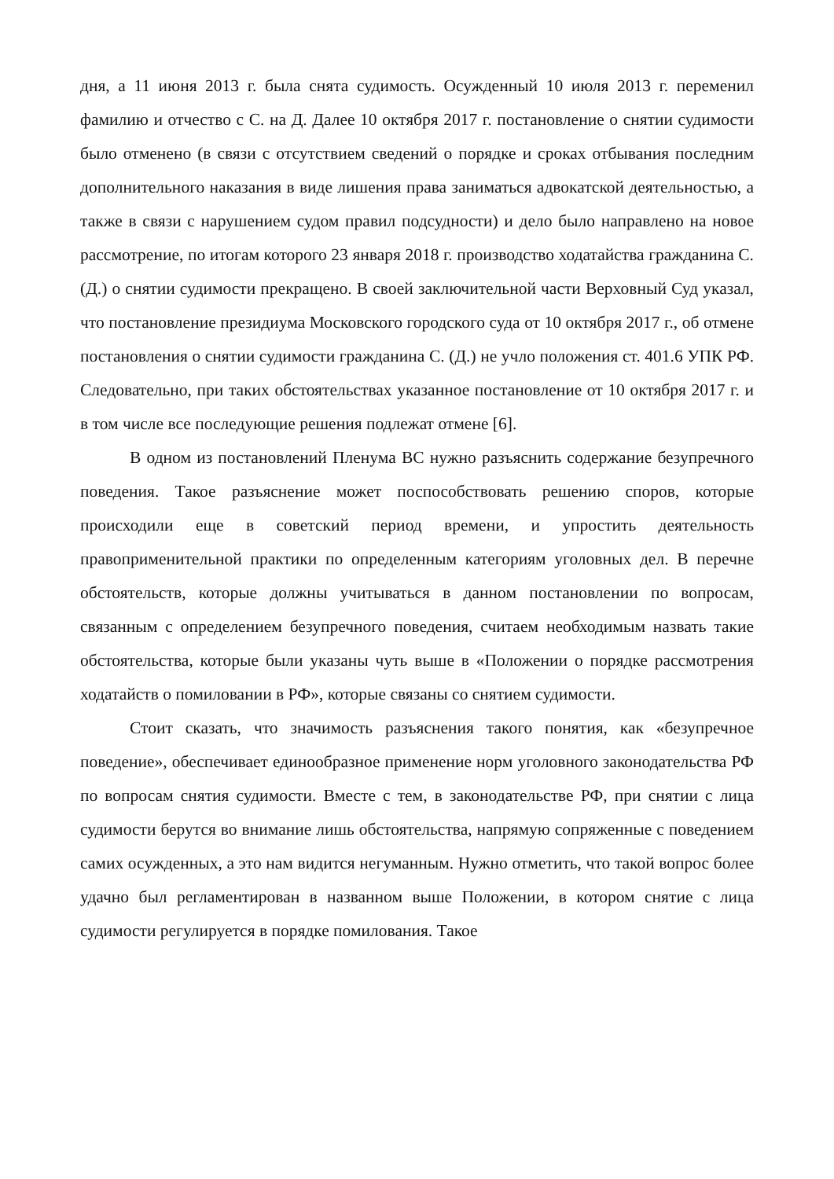дня, а 11 июня 2013 г. была снята судимость. Осужденный 10 июля 2013 г. переменил фамилию и отчество с С. на Д. Далее 10 октября 2017 г. постановление о снятии судимости было отменено (в связи с отсутствием сведений о порядке и сроках отбывания последним дополнительного наказания в виде лишения права заниматься адвокатской деятельностью, а также в связи с нарушением судом правил подсудности) и дело было направлено на новое рассмотрение, по итогам которого 23 января 2018 г. производство ходатайства гражданина С. (Д.) о снятии судимости прекращено. В своей заключительной части Верховный Суд указал, что постановление президиума Московского городского суда от 10 октября 2017 г., об отмене постановления о снятии судимости гражданина С. (Д.) не учло положения ст. 401.6 УПК РФ. Следовательно, при таких обстоятельствах указанное постановление от 10 октября 2017 г. и в том числе все последующие решения подлежат отмене [6].
В одном из постановлений Пленума ВС нужно разъяснить содержание безупречного поведения. Такое разъяснение может поспособствовать решению споров, которые происходили еще в советский период времени, и упростить деятельность правоприменительной практики по определенным категориям уголовных дел. В перечне обстоятельств, которые должны учитываться в данном постановлении по вопросам, связанным с определением безупречного поведения, считаем необходимым назвать такие обстоятельства, которые были указаны чуть выше в «Положении о порядке рассмотрения ходатайств о помиловании в РФ», которые связаны со снятием судимости.
Стоит сказать, что значимость разъяснения такого понятия, как «безупречное поведение», обеспечивает единообразное применение норм уголовного законодательства РФ по вопросам снятия судимости. Вместе с тем, в законодательстве РФ, при снятии с лица судимости берутся во внимание лишь обстоятельства, напрямую сопряженные с поведением самих осужденных, а это нам видится негуманным. Нужно отметить, что такой вопрос более удачно был регламентирован в названном выше Положении, в котором снятие с лица судимости регулируется в порядке помилования. Такое